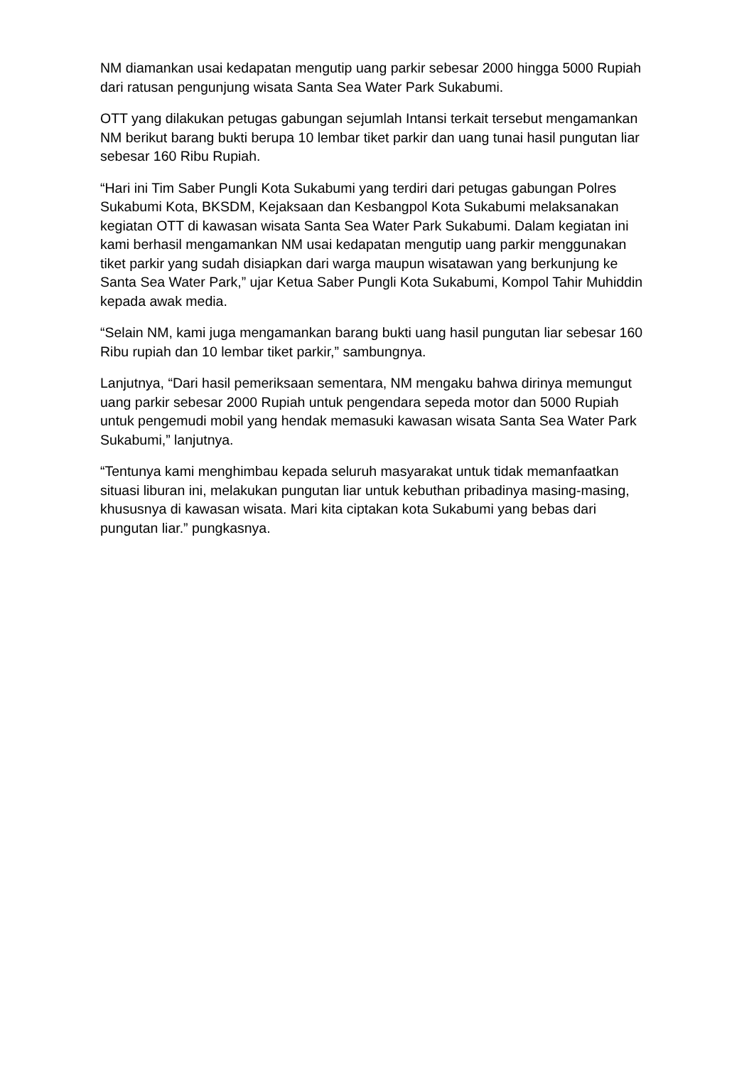NM diamankan usai kedapatan mengutip uang parkir sebesar 2000 hingga 5000 Rupiah dari ratusan pengunjung wisata Santa Sea Water Park Sukabumi.
OTT yang dilakukan petugas gabungan sejumlah Intansi terkait tersebut mengamankan NM berikut barang bukti berupa 10 lembar tiket parkir dan uang tunai hasil pungutan liar sebesar 160 Ribu Rupiah.
“Hari ini Tim Saber Pungli Kota Sukabumi yang terdiri dari petugas gabungan Polres Sukabumi Kota, BKSDM, Kejaksaan dan Kesbangpol Kota Sukabumi melaksanakan kegiatan OTT di kawasan wisata Santa Sea Water Park Sukabumi. Dalam kegiatan ini kami berhasil mengamankan NM usai kedapatan mengutip uang parkir menggunakan tiket parkir yang sudah disiapkan dari warga maupun wisatawan yang berkunjung ke Santa Sea Water Park,” ujar Ketua Saber Pungli Kota Sukabumi, Kompol Tahir Muhiddin kepada awak media.
“Selain NM, kami juga mengamankan barang bukti uang hasil pungutan liar sebesar 160 Ribu rupiah dan 10 lembar tiket parkir,” sambungnya.
Lanjutnya, “Dari hasil pemeriksaan sementara, NM mengaku bahwa dirinya memungut uang parkir sebesar 2000 Rupiah untuk pengendara sepeda motor dan 5000 Rupiah untuk pengemudi mobil yang hendak memasuki kawasan wisata Santa Sea Water Park Sukabumi,” lanjutnya.
“Tentunya kami menghimbau kepada seluruh masyarakat untuk tidak memanfaatkan situasi liburan ini, melakukan pungutan liar untuk kebuthan pribadinya masing-masing, khususnya di kawasan wisata. Mari kita ciptakan kota Sukabumi yang bebas dari pungutan liar.” pungkasnya.